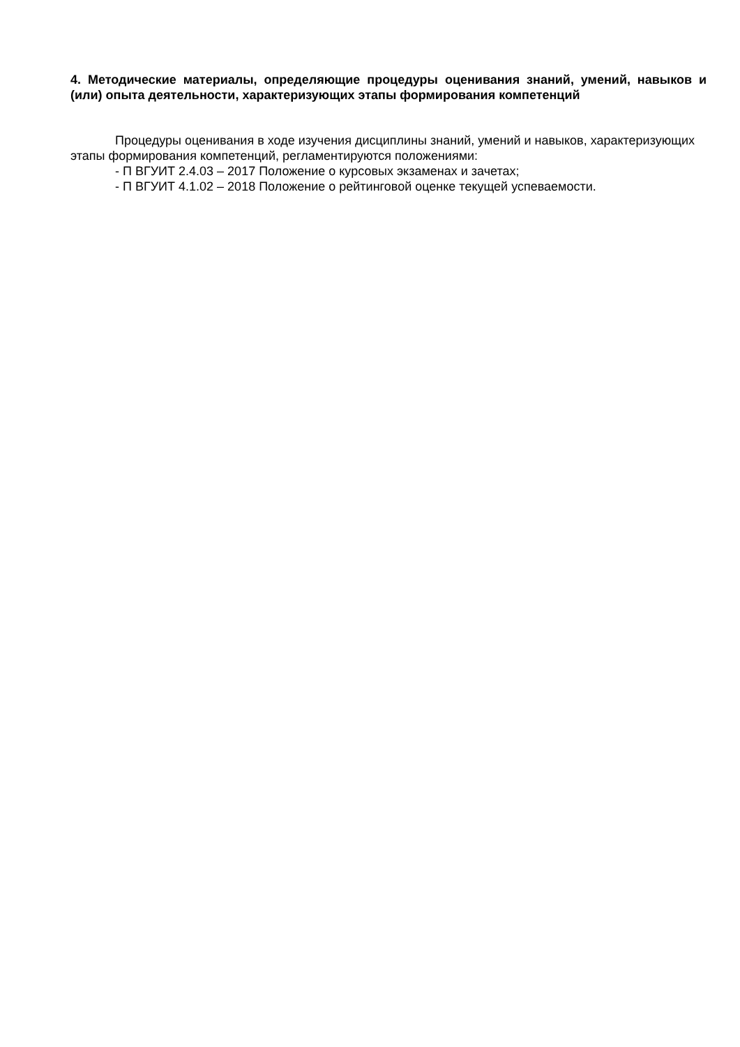4. Методические материалы, определяющие процедуры оценивания знаний, умений, навыков и (или) опыта деятельности, характеризующих этапы формирования компетенций
Процедуры оценивания в ходе изучения дисциплины знаний, умений и навыков, характеризующих этапы формирования компетенций, регламентируются положениями:
- П ВГУИТ 2.4.03 – 2017 Положение о курсовых экзаменах и зачетах;
- П ВГУИТ 4.1.02 – 2018 Положение о рейтинговой оценке текущей успеваемости.